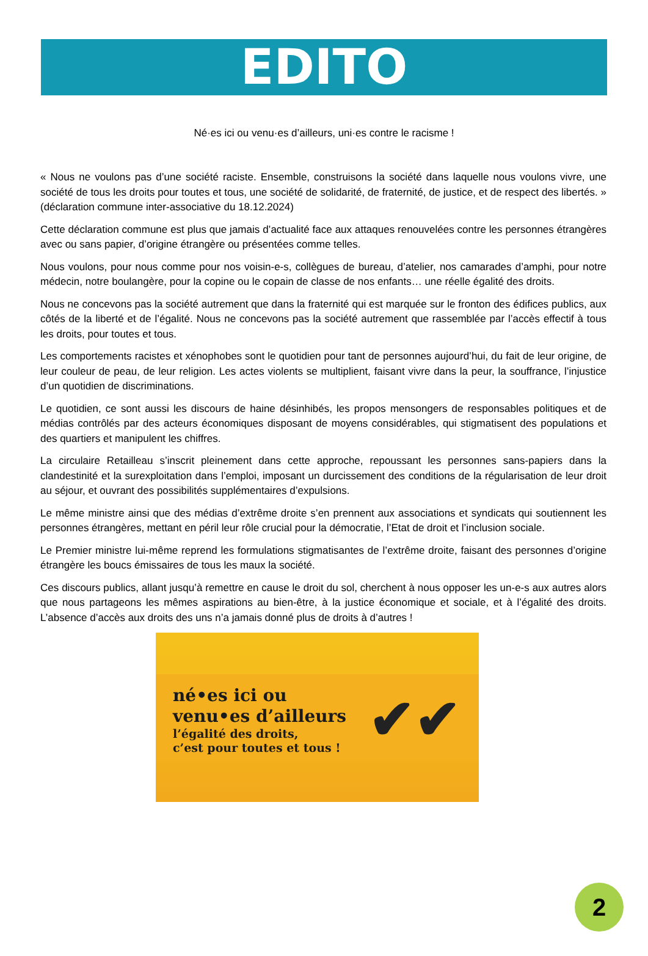EDITO
Né·es ici ou venu·es d’ailleurs, uni·es contre le racisme !
« Nous ne voulons pas d’une société raciste. Ensemble, construisons la société dans laquelle nous voulons vivre, une société de tous les droits pour toutes et tous, une société de solidarité, de fraternité, de justice, et de respect des libertés. » (déclaration commune inter-associative du 18.12.2024)
Cette déclaration commune est plus que jamais d’actualité face aux attaques renouvelées contre les personnes étrangères avec ou sans papier, d’origine étrangère ou présentées comme telles.
Nous voulons, pour nous comme pour nos voisin-e-s, collègues de bureau, d’atelier, nos camarades d’amphi, pour notre médecin, notre boulangère, pour la copine ou le copain de classe de nos enfants… une réelle égalité des droits.
Nous ne concevons pas la société autrement que dans la fraternité qui est marquée sur le fronton des édifices publics, aux côtés de la liberté et de l’égalité. Nous ne concevons pas la société autrement que rassemblée par l’accès effectif à tous les droits, pour toutes et tous.
Les comportements racistes et xénophobes sont le quotidien pour tant de personnes aujourd’hui, du fait de leur origine, de leur couleur de peau, de leur religion. Les actes violents se multiplient, faisant vivre dans la peur, la souffrance, l’injustice d’un quotidien de discriminations.
Le quotidien, ce sont aussi les discours de haine désinhibés, les propos mensongers de responsables politiques et de médias contrôlés par des acteurs économiques disposant de moyens considérables, qui stigmatisent des populations et des quartiers et manipulent les chiffres.
La circulaire Retailleau s’inscrit pleinement dans cette approche, repoussant les personnes sans-papiers dans la clandestinité et la surexploitation dans l’emploi, imposant un durcissement des conditions de la régularisation de leur droit au séjour, et ouvrant des possibilités supplémentaires d’expulsions.
Le même ministre ainsi que des médias d’extrême droite s’en prennent aux associations et syndicats qui soutiennent les personnes étrangères, mettant en péril leur rôle crucial pour la démocratie, l’Etat de droit et l’inclusion sociale.
Le Premier ministre lui-même reprend les formulations stigmatisantes de l’extrême droite, faisant des personnes d’origine étrangère les boucs émissaires de tous les maux la société.
Ces discours publics, allant jusqu’à remettre en cause le droit du sol, cherchent à nous opposer les un-e-s aux autres alors que nous partageons les mêmes aspirations au bien-être, à la justice économique et sociale, et à l’égalité des droits. L’absence d’accès aux droits des uns n’a jamais donné plus de droits à d’autres !
né•es ici ou
venu•es d’ailleurs
l’égalité des droits,
c’est pour toutes et tous !
✔✔
2